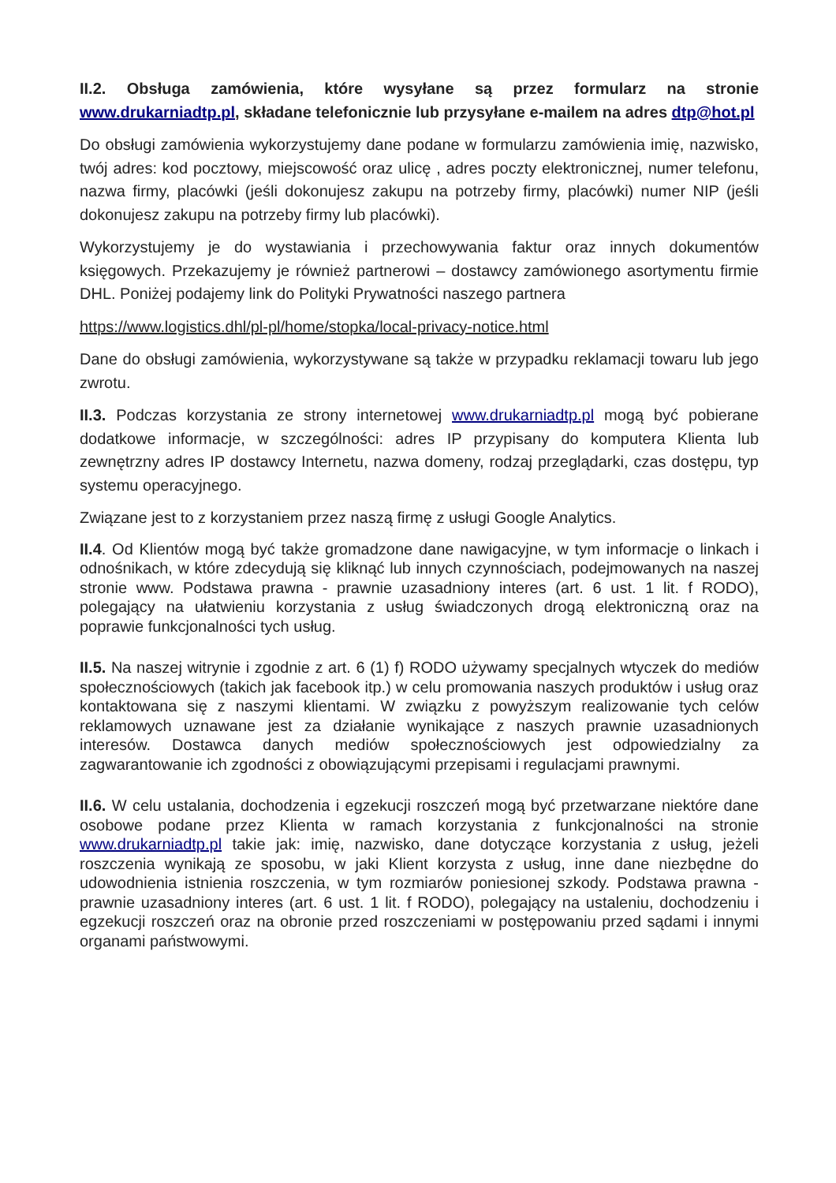II.2. Obsługa zamówienia, które wysyłane są przez formularz na stronie www.drukarniadtp.pl, składane telefonicznie lub przysyłane e-mailem na adres dtp@hot.pl
Do obsługi zamówienia wykorzystujemy dane podane w formularzu zamówienia imię, nazwisko, twój adres: kod pocztowy, miejscowość oraz ulicę , adres poczty elektronicznej, numer telefonu, nazwa firmy, placówki (jeśli dokonujesz zakupu na potrzeby firmy, placówki) numer NIP (jeśli dokonujesz zakupu na potrzeby firmy lub placówki).
Wykorzystujemy je do wystawiania i przechowywania faktur oraz innych dokumentów księgowych. Przekazujemy je również partnerowi – dostawcy zamówionego asortymentu firmie DHL. Poniżej podajemy link do Polityki Prywatności naszego partnera
https://www.logistics.dhl/pl-pl/home/stopka/local-privacy-notice.html
Dane do obsługi zamówienia, wykorzystywane są także w przypadku reklamacji towaru lub jego zwrotu.
II.3. Podczas korzystania ze strony internetowej www.drukarniadtp.pl mogą być pobierane dodatkowe informacje, w szczególności: adres IP przypisany do komputera Klienta lub zewnętrzny adres IP dostawcy Internetu, nazwa domeny, rodzaj przeglądarki, czas dostępu, typ systemu operacyjnego.
Związane jest to z korzystaniem przez naszą firmę z usługi Google Analytics.
II.4. Od Klientów mogą być także gromadzone dane nawigacyjne, w tym informacje o linkach i odnośnikach, w które zdecydują się kliknąć lub innych czynnościach, podejmowanych na naszej stronie www. Podstawa prawna - prawnie uzasadniony interes (art. 6 ust. 1 lit. f RODO), polegający na ułatwieniu korzystania z usług świadczonych drogą elektroniczną oraz na poprawie funkcjonalności tych usług.
II.5. Na naszej witrynie i zgodnie z art. 6 (1) f) RODO używamy specjalnych wtyczek do mediów społecznościowych (takich jak facebook itp.) w celu promowania naszych produktów i usług oraz kontaktowana się z naszymi klientami. W związku z powyższym realizowanie tych celów reklamowych uznawane jest za działanie wynikające z naszych prawnie uzasadnionych interesów. Dostawca danych mediów społecznościowych jest odpowiedzialny za zagwarantowanie ich zgodności z obowiązującymi przepisami i regulacjami prawnymi.
II.6. W celu ustalania, dochodzenia i egzekucji roszczeń mogą być przetwarzane niektóre dane osobowe podane przez Klienta w ramach korzystania z funkcjonalności na stronie www.drukarniadtp.pl takie jak: imię, nazwisko, dane dotyczące korzystania z usług, jeżeli roszczenia wynikają ze sposobu, w jaki Klient korzysta z usług, inne dane niezbędne do udowodnienia istnienia roszczenia, w tym rozmiarów poniesionej szkody. Podstawa prawna - prawnie uzasadniony interes (art. 6 ust. 1 lit. f RODO), polegający na ustaleniu, dochodzeniu i egzekucji roszczeń oraz na obronie przed roszczeniami w postępowaniu przed sądami i innymi organami państwowymi.